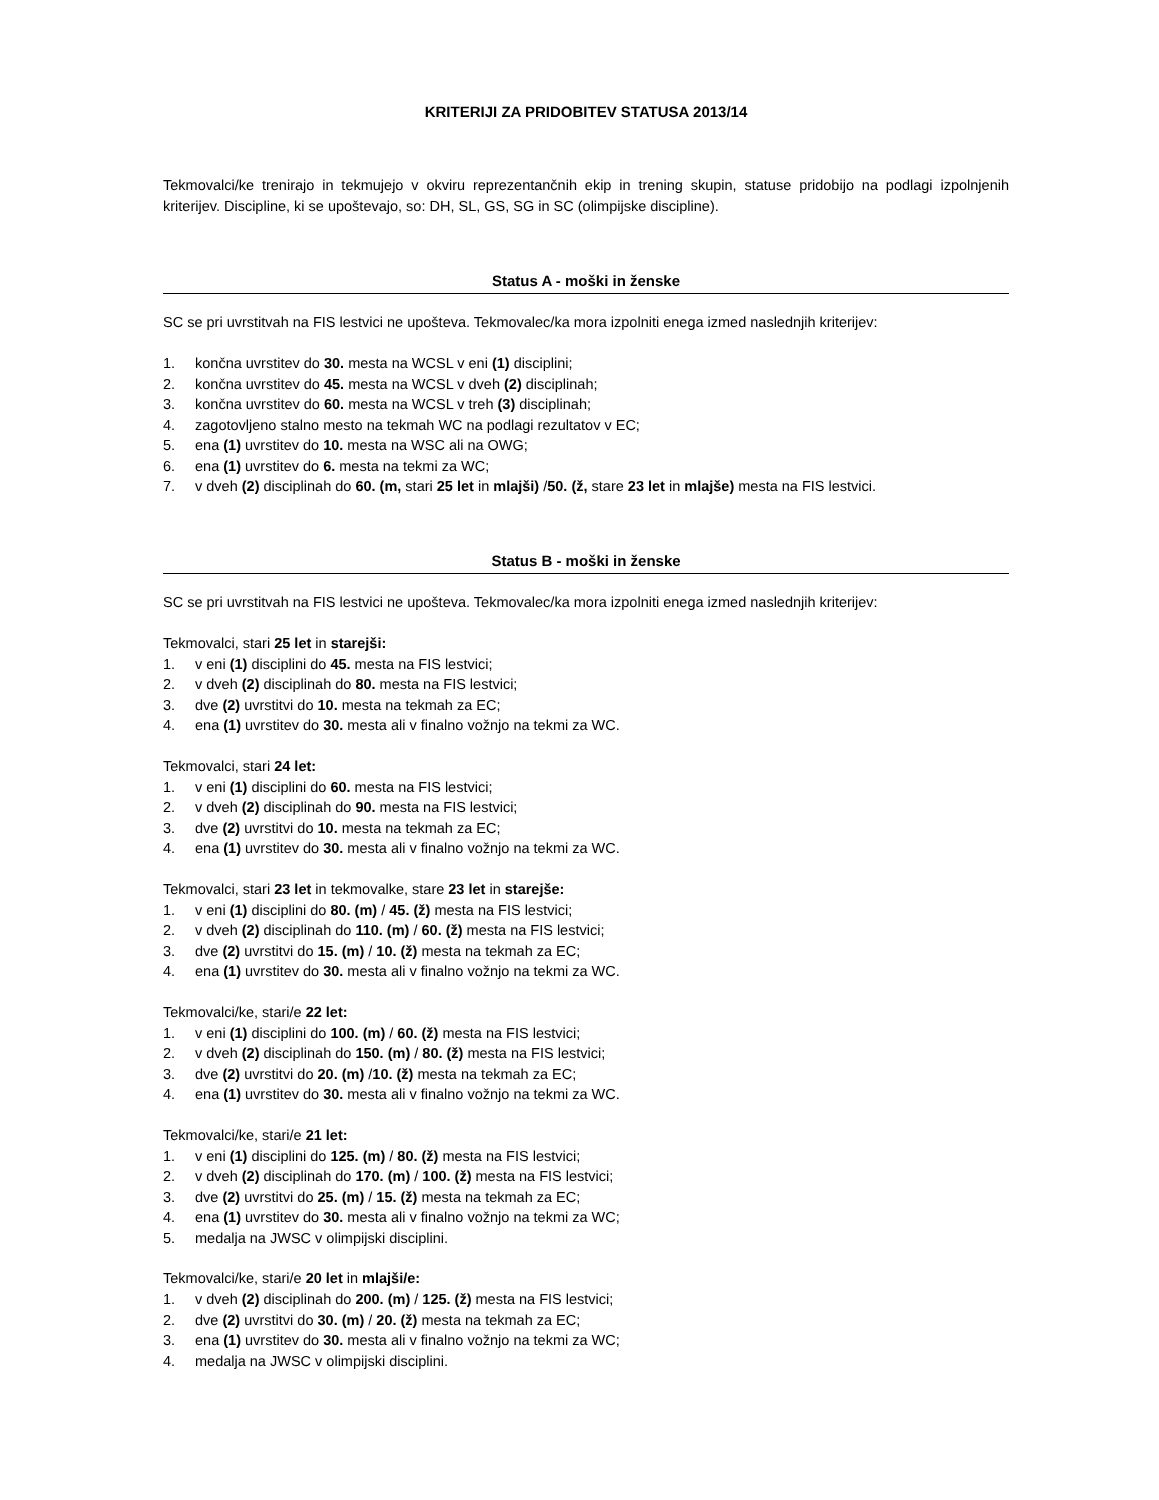KRITERIJI ZA PRIDOBITEV STATUSA 2013/14
Tekmovalci/ke trenirajo in tekmujejo v okviru reprezentančnih ekip in trening skupin, statuse pridobijo na podlagi izpolnjenih kriterijev. Discipline, ki se upoštevajo, so: DH, SL, GS, SG in SC (olimpijske discipline).
Status A - moški in ženske
SC se pri uvrstitvah na FIS lestvici ne upošteva. Tekmovalec/ka mora izpolniti enega izmed naslednjih kriterijev:
1. končna uvrstitev do 30. mesta na WCSL v eni (1) disciplini;
2. končna uvrstitev do 45. mesta na WCSL v dveh (2) disciplinah;
3. končna uvrstitev do 60. mesta na WCSL v treh (3) disciplinah;
4. zagotovljeno stalno mesto na tekmah WC na podlagi rezultatov v EC;
5. ena (1) uvrstitev do 10. mesta na WSC ali na OWG;
6. ena (1) uvrstitev do 6. mesta na tekmi za WC;
7. v dveh (2) disciplinah do 60. (m, stari 25 let in mlajši) /50. (ž, stare 23 let in mlajše) mesta na FIS lestvici.
Status B - moški in ženske
SC se pri uvrstitvah na FIS lestvici ne upošteva. Tekmovalec/ka mora izpolniti enega izmed naslednjih kriterijev:
Tekmovalci, stari 25 let in starejši:
1. v eni (1) disciplini do 45. mesta na FIS lestvici;
2. v dveh (2) disciplinah do 80. mesta na FIS lestvici;
3. dve (2) uvrstitvi do 10. mesta na tekmah za EC;
4. ena (1) uvrstitev do 30. mesta ali v finalno vožnjo na tekmi za WC.
Tekmovalci, stari 24 let:
1. v eni (1) disciplini do 60. mesta na FIS lestvici;
2. v dveh (2) disciplinah do 90. mesta na FIS lestvici;
3. dve (2) uvrstitvi do 10. mesta na tekmah za EC;
4. ena (1) uvrstitev do 30. mesta ali v finalno vožnjo na tekmi za WC.
Tekmovalci, stari 23 let in tekmovalke, stare 23 let in starejše:
1. v eni (1) disciplini do 80. (m) / 45. (ž) mesta na FIS lestvici;
2. v dveh (2) disciplinah do 110. (m) / 60. (ž) mesta na FIS lestvici;
3. dve (2) uvrstitvi do 15. (m) / 10. (ž) mesta na tekmah za EC;
4. ena (1) uvrstitev do 30. mesta ali v finalno vožnjo na tekmi za WC.
Tekmovalci/ke, stari/e 22 let:
1. v eni (1) disciplini do 100. (m) / 60. (ž) mesta na FIS lestvici;
2. v dveh (2) disciplinah do 150. (m) / 80. (ž) mesta na FIS lestvici;
3. dve (2) uvrstitvi do 20. (m) /10. (ž) mesta na tekmah za EC;
4. ena (1) uvrstitev do 30. mesta ali v finalno vožnjo na tekmi za WC.
Tekmovalci/ke, stari/e 21 let:
1. v eni (1) disciplini do 125. (m) / 80. (ž) mesta na FIS lestvici;
2. v dveh (2) disciplinah do 170. (m) / 100. (ž) mesta na FIS lestvici;
3. dve (2) uvrstitvi do 25. (m) / 15. (ž) mesta na tekmah za EC;
4. ena (1) uvrstitev do 30. mesta ali v finalno vožnjo na tekmi za WC;
5. medalja na JWSC v olimpijski disciplini.
Tekmovalci/ke, stari/e 20 let in mlajši/e:
1. v dveh (2) disciplinah do 200. (m) / 125. (ž) mesta na FIS lestvici;
2. dve (2) uvrstitvi do 30. (m) / 20. (ž) mesta na tekmah za EC;
3. ena (1) uvrstitev do 30. mesta ali v finalno vožnjo na tekmi za WC;
4. medalja na JWSC v olimpijski disciplini.